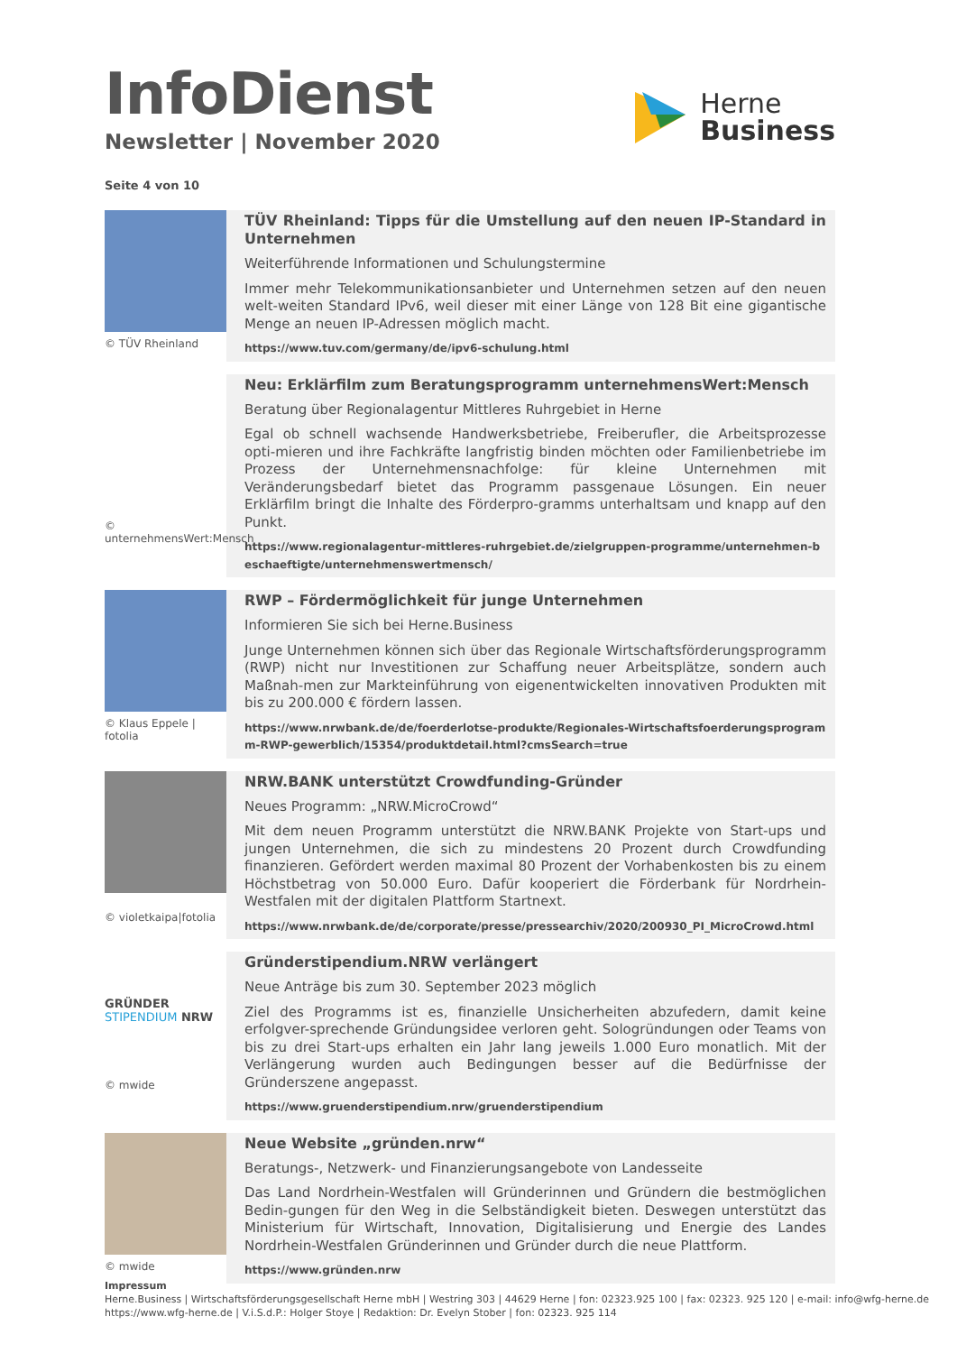InfoDienst
Newsletter | November 2020
Herne
Business
Seite 4 von 10
© TÜV Rheinland
TÜV Rheinland: Tipps für die Umstellung auf den neuen IP-Standard in Unternehmen
Weiterführende Informationen und Schulungstermine
Immer mehr Telekommunikationsanbieter und Unternehmen setzen auf den neuen welt-weiten Standard IPv6, weil dieser mit einer Länge von 128 Bit eine gigantische Menge an neuen IP-Adressen möglich macht.
https://www.tuv.com/germany/de/ipv6-schulung.html
© unternehmensWert:Mensch
Neu: Erklärfilm zum Beratungsprogramm unternehmensWert:Mensch
Beratung über Regionalagentur Mittleres Ruhrgebiet in Herne
Egal ob schnell wachsende Handwerksbetriebe, Freiberufler, die Arbeitsprozesse opti-mieren und ihre Fachkräfte langfristig binden möchten oder Familienbetriebe im Prozess der Unternehmensnachfolge: für kleine Unternehmen mit Veränderungsbedarf bietet das Programm passgenaue Lösungen. Ein neuer Erklärfilm bringt die Inhalte des Förderpro-gramms unterhaltsam und knapp auf den Punkt.
https://www.regionalagentur-mittleres-ruhrgebiet.de/zielgruppen-programme/unternehmen-beschaeftigte/unternehmenswertmensch/
© Klaus Eppele | fotolia
RWP – Fördermöglichkeit für junge Unternehmen
Informieren Sie sich bei Herne.Business
Junge Unternehmen können sich über das Regionale Wirtschaftsförderungsprogramm (RWP) nicht nur Investitionen zur Schaffung neuer Arbeitsplätze, sondern auch Maßnah-men zur Markteinführung von eigenentwickelten innovativen Produkten mit bis zu 200.000 € fördern lassen.
https://www.nrwbank.de/de/foerderlotse-produkte/Regionales-Wirtschaftsfoerderungsprogramm-RWP-gewerblich/15354/produktdetail.html?cmsSearch=true
© violetkaipa|fotolia
NRW.BANK unterstützt Crowdfunding-Gründer
Neues Programm: „NRW.MicroCrowd“
Mit dem neuen Programm unterstützt die NRW.BANK Projekte von Start-ups und jungen Unternehmen, die sich zu mindestens 20 Prozent durch Crowdfunding finanzieren. Gefördert werden maximal 80 Prozent der Vorhabenkosten bis zu einem Höchstbetrag von 50.000 Euro. Dafür kooperiert die Förderbank für Nordrhein-Westfalen mit der digitalen Plattform Startnext.
https://www.nrwbank.de/de/corporate/presse/pressearchiv/2020/200930_PI_MicroCrowd.html
GRÜNDER
STIPENDIUM NRW
© mwide
Gründerstipendium.NRW verlängert
Neue Anträge bis zum 30. September 2023 möglich
Ziel des Programms ist es, finanzielle Unsicherheiten abzufedern, damit keine erfolgver-sprechende Gründungsidee verloren geht. Sologründungen oder Teams von bis zu drei Start-ups erhalten ein Jahr lang jeweils 1.000 Euro monatlich. Mit der Verlängerung wurden auch Bedingungen besser auf die Bedürfnisse der Gründerszene angepasst.
https://www.gruenderstipendium.nrw/gruenderstipendium
© mwide
Neue Website „gründen.nrw“
Beratungs-, Netzwerk- und Finanzierungsangebote von Landesseite
Das Land Nordrhein-Westfalen will Gründerinnen und Gründern die bestmöglichen Bedin-gungen für den Weg in die Selbständigkeit bieten. Deswegen unterstützt das Ministerium für Wirtschaft, Innovation, Digitalisierung und Energie des Landes Nordrhein-Westfalen Gründerinnen und Gründer durch die neue Plattform.
https://www.gründen.nrw
Impressum
Herne.Business | Wirtschaftsförderungsgesellschaft Herne mbH | Westring 303 | 44629 Herne | fon: 02323.925 100 | fax: 02323. 925 120 | e-mail: info@wfg-herne.de
https://www.wfg-herne.de | V.i.S.d.P.: Holger Stoye | Redaktion: Dr. Evelyn Stober | fon: 02323. 925 114